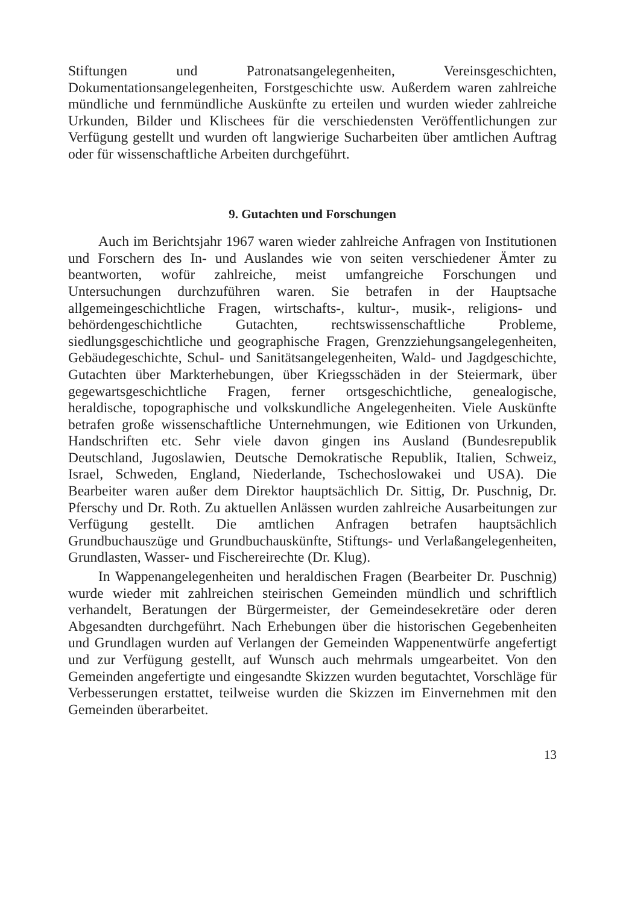Stiftungen und Patronatsangelegenheiten, Vereinsgeschichten, Dokumentationsangelegenheiten, Forstgeschichte usw. Außerdem waren zahlreiche mündliche und fernmündliche Auskünfte zu erteilen und wurden wieder zahlreiche Urkunden, Bilder und Klischees für die verschiedensten Veröffentlichungen zur Verfügung gestellt und wurden oft langwierige Sucharbeiten über amtlichen Auftrag oder für wissenschaftliche Arbeiten durchgeführt.
9. Gutachten und Forschungen
Auch im Berichtsjahr 1967 waren wieder zahlreiche Anfragen von Institutionen und Forschern des In- und Auslandes wie von seiten verschiedener Ämter zu beantworten, wofür zahlreiche, meist umfangreiche Forschungen und Untersuchungen durchzuführen waren. Sie betrafen in der Hauptsache allgemeingeschichtliche Fragen, wirtschafts-, kultur-, musik-, religions- und behördengeschichtliche Gutachten, rechtswissenschaftliche Probleme, siedlungsgeschichtliche und geographische Fragen, Grenzziehungsangelegenheiten, Gebäudegeschichte, Schul- und Sanitätsangelegenheiten, Wald- und Jagdgeschichte, Gutachten über Markterhebungen, über Kriegsschäden in der Steiermark, über gegewartsgeschichtliche Fragen, ferner ortsgeschichtliche, genealogische, heraldische, topographische und volkskundliche Angelegenheiten. Viele Auskünfte betrafen große wissenschaftliche Unternehmungen, wie Editionen von Urkunden, Handschriften etc. Sehr viele davon gingen ins Ausland (Bundesrepublik Deutschland, Jugoslawien, Deutsche Demokratische Republik, Italien, Schweiz, Israel, Schweden, England, Niederlande, Tschechoslowakei und USA). Die Bearbeiter waren außer dem Direktor hauptsächlich Dr. Sittig, Dr. Puschnig, Dr. Pferschy und Dr. Roth. Zu aktuellen Anlässen wurden zahlreiche Ausarbeitungen zur Verfügung gestellt. Die amtlichen Anfragen betrafen hauptsächlich Grundbuchauszüge und Grundbuchauskünfte, Stiftungs- und Verlaßangelegenheiten, Grundlasten, Wasser- und Fischereirechte (Dr. Klug).
In Wappenangelegenheiten und heraldischen Fragen (Bearbeiter Dr. Puschnig) wurde wieder mit zahlreichen steirischen Gemeinden mündlich und schriftlich verhandelt, Beratungen der Bürgermeister, der Gemeindesekretäre oder deren Abgesandten durchgeführt. Nach Erhebungen über die historischen Gegebenheiten und Grundlagen wurden auf Verlangen der Gemeinden Wappenentwürfe angefertigt und zur Verfügung gestellt, auf Wunsch auch mehrmals umgearbeitet. Von den Gemeinden angefertigte und eingesandte Skizzen wurden begutachtet, Vorschläge für Verbesserungen erstattet, teilweise wurden die Skizzen im Einvernehmen mit den Gemeinden überarbeitet.
13